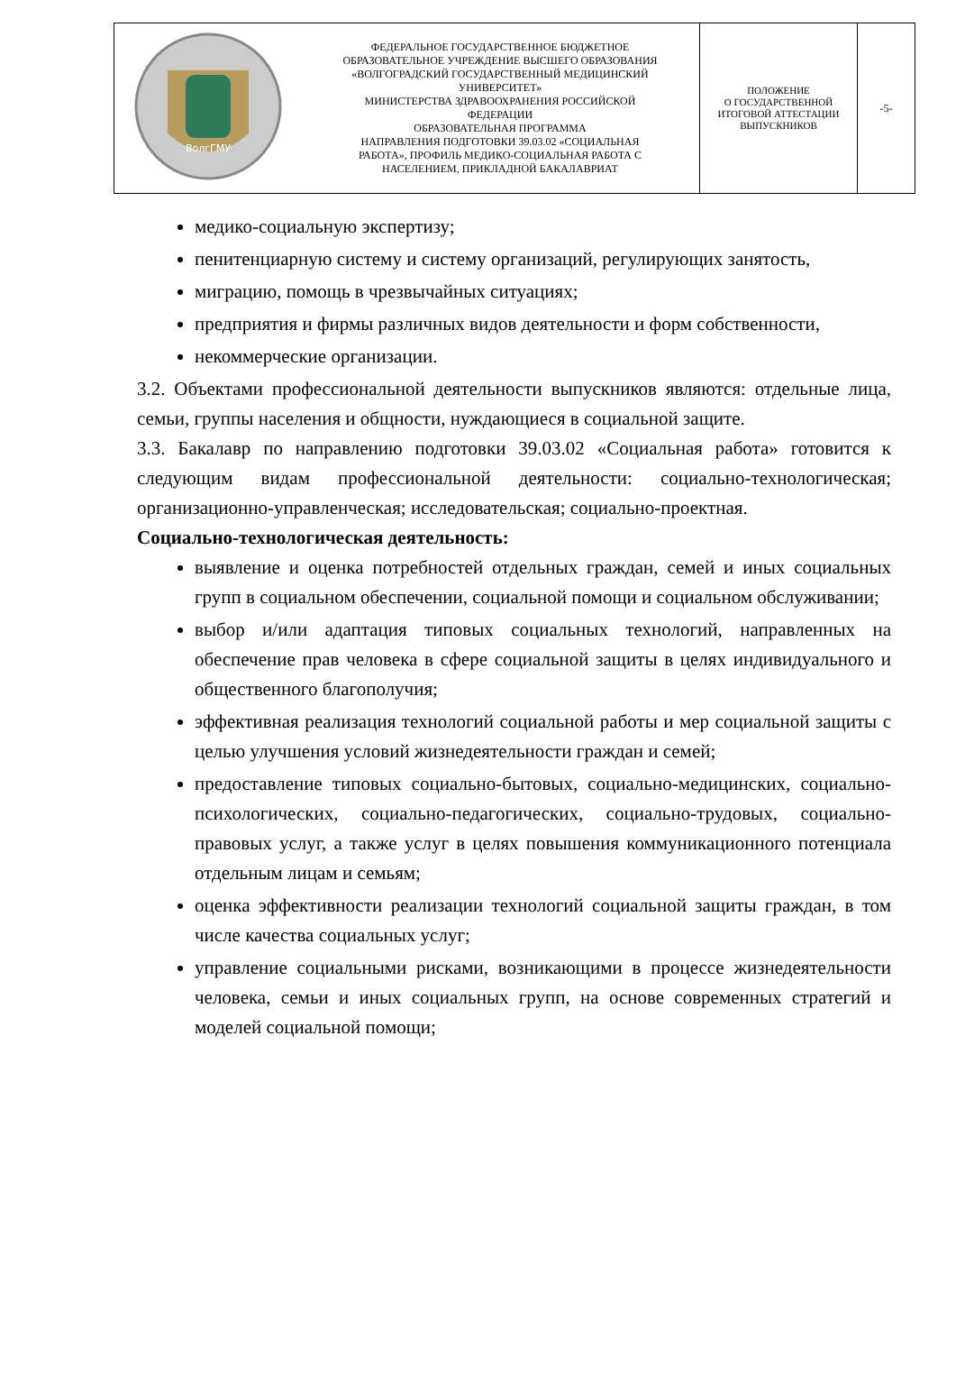| ВолгГМУ | ФЕДЕРАЛЬНОЕ ГОСУДАРСТВЕННОЕ БЮДЖЕТНОЕ ОБРАЗОВАТЕЛЬНОЕ УЧРЕЖДЕНИЕ ВЫСШЕГО ОБРАЗОВАНИЯ «ВОЛГОГРАДСКИЙ ГОСУДАРСТВЕННЫЙ МЕДИЦИНСКИЙ УНИВЕРСИТЕТ» МИНИСТЕРСТВА ЗДРАВООХРАНЕНИЯ РОССИЙСКОЙ ФЕДЕРАЦИИ ОБРАЗОВАТЕЛЬНАЯ ПРОГРАММА НАПРАВЛЕНИЯ ПОДГОТОВКИ 39.03.02 «СОЦИАЛЬНАЯ РАБОТА», ПРОФИЛЬ МЕДИКО-СОЦИАЛЬНАЯ РАБОТА С НАСЕЛЕНИЕМ, ПРИКЛАДНОЙ БАКАЛАВРИАТ | ПОЛОЖЕНИЕ О ГОСУДАРСТВЕННОЙ ИТОГОВОЙ АТТЕСТАЦИИ ВЫПУСКНИКОВ | -5- |
медико-социальную экспертизу;
пенитенциарную систему и систему организаций, регулирующих занятость,
миграцию, помощь в чрезвычайных ситуациях;
предприятия и фирмы различных видов деятельности и форм собственности,
некоммерческие организации.
3.2. Объектами профессиональной деятельности выпускников являются: отдельные лица, семьи, группы населения и общности, нуждающиеся в социальной защите.
3.3. Бакалавр по направлению подготовки 39.03.02 «Социальная работа» готовится к следующим видам профессиональной деятельности: социально-технологическая; организационно-управленческая; исследовательская; социально-проектная.
Социально-технологическая деятельность:
выявление и оценка потребностей отдельных граждан, семей и иных социальных групп в социальном обеспечении, социальной помощи и социальном обслуживании;
выбор и/или адаптация типовых социальных технологий, направленных на обеспечение прав человека в сфере социальной защиты в целях индивидуального и общественного благополучия;
эффективная реализация технологий социальной работы и мер социальной защиты с целью улучшения условий жизнедеятельности граждан и семей;
предоставление типовых социально-бытовых, социально-медицинских, социально-психологических, социально-педагогических, социально-трудовых, социально-правовых услуг, а также услуг в целях повышения коммуникационного потенциала отдельным лицам и семьям;
оценка эффективности реализации технологий социальной защиты граждан, в том числе качества социальных услуг;
управление социальными рисками, возникающими в процессе жизнедеятельности человека, семьи и иных социальных групп, на основе современных стратегий и моделей социальной помощи;